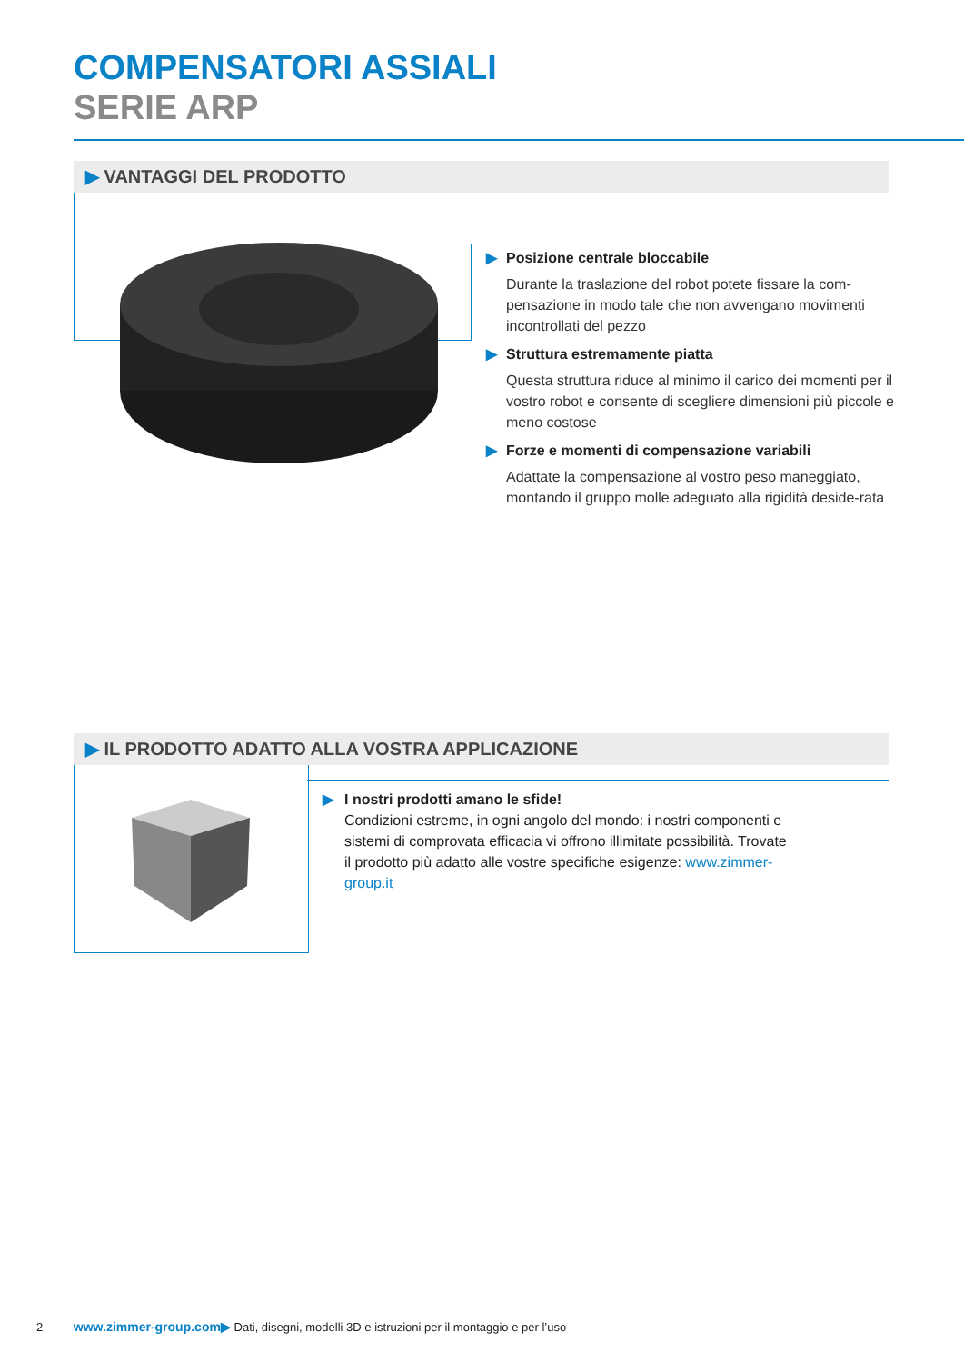COMPENSATORI ASSIALI
SERIE ARP
▶ VANTAGGI DEL PRODOTTO
▶ Posizione centrale bloccabile
Durante la traslazione del robot potete fissare la com-pensazione in modo tale che non avvengano movimenti incontrollati del pezzo
▶ Struttura estremamente piatta
Questa struttura riduce al minimo il carico dei momenti per il vostro robot e consente di scegliere dimensioni più piccole e meno costose
▶ Forze e momenti di compensazione variabili
Adattate la compensazione al vostro peso maneggiato, montando il gruppo molle adeguato alla rigidità deside-rata
▶ IL PRODOTTO ADATTO ALLA VOSTRA APPLICAZIONE
▶ I nostri prodotti amano le sfide!
Condizioni estreme, in ogni angolo del mondo: i nostri componenti e sistemi di comprovata efficacia vi offrono illimitate possibilità. Trovate il prodotto più adatto alle vostre specifiche esigenze: www.zimmer-group.it
2 www.zimmer-group.com▶ Dati, disegni, modelli 3D e istruzioni per il montaggio e per l’uso